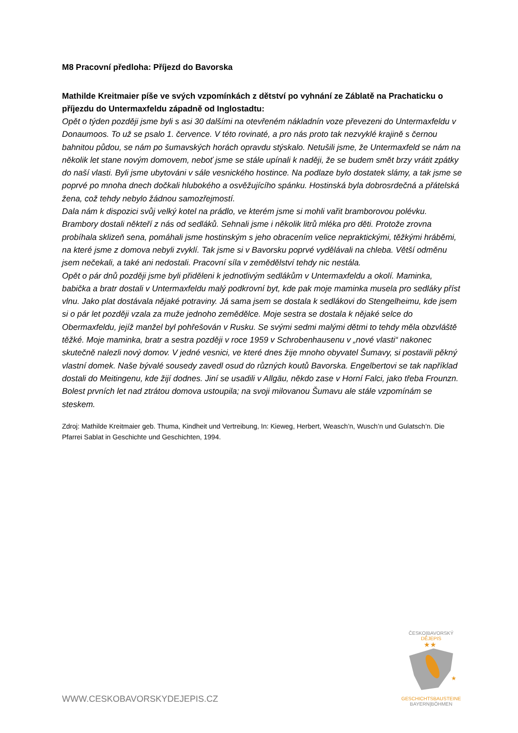M8 Pracovní předloha: Příjezd do Bavorska
Mathilde Kreitmaier píše ve svých vzpomínkách z dětství po vyhnání ze Záblatě na Prachaticku o příjezdu do Untermaxfeldu západně od Inglostadtu:
Opět o týden později jsme byli s asi 30 dalšími na otevřeném nákladnín voze převezeni do Untermaxfeldu v Donaumoos. To už se psalo 1. července. V této rovinaté, a pro nás proto tak nezvyklé krajině s černou bahnitou půdou, se nám po šumavských horách opravdu stýskalo. Netušili jsme, že Untermaxfeld se nám na několik let stane novým domovem, neboť jsme se stále upínali k naději, že se budem smět brzy vrátit zpátky do naší vlasti. Byli jsme ubytováni v sále vesnického hostince. Na podlaze bylo dostatek slámy, a tak jsme se poprvé po mnoha dnech dočkali hlubokého a osvěžujícího spánku. Hostinská byla dobrosrdečná a přátelská žena, což tehdy nebylo žádnou samozřejmostí.
Dala nám k dispozici svůj velký kotel na prádlo, ve kterém jsme si mohli vařit bramborovou polévku. Brambory dostali někteří z nás od sedláků. Sehnali jsme i několik litrů mléka pro děti. Protože zrovna probíhala sklizeň sena, pomáhali jsme hostinským s jeho obracením velice nepraktickými, těžkými hráběmi, na které jsme z domova nebyli zvyklí. Tak jsme si v Bavorsku poprvé vydělávali na chleba. Větší odměnu jsem nečekali, a také ani nedostali. Pracovní síla v zemědělství tehdy nic nestála.
Opět o pár dnů později jsme byli přiděleni k jednotlivým sedlákům v Untermaxfeldu a okolí. Maminka, babička a bratr dostali v Untermaxfeldu malý podkrovní byt, kde pak moje maminka musela pro sedláky příst vlnu. Jako plat dostávala nějaké potraviny. Já sama jsem se dostala k sedlákovi do Stengelheimu, kde jsem si o pár let později vzala za muže jednoho zemědělce. Moje sestra se dostala k nějaké selce do Obermaxfeldu, jejíž manžel byl pohřešován v Rusku. Se svými sedmi malými dětmi to tehdy měla obzvláště těžké. Moje maminka, bratr a sestra později v roce 1959 v Schrobenhausenu v „nové vlasti“ nakonec skutečně nalezli nový domov. V jedné vesnici, ve které dnes žije mnoho obyvatel Šumavy, si postavili pěkný vlastní domek. Naše bývalé sousedy zavedl osud do různých koutů Bavorska. Engelbertovi se tak například dostali do Meitingenu, kde žijí dodnes. Jiní se usadili v Allgäu, někdo zase v Horní Falci, jako třeba Frounzn. Bolest prvních let nad ztrátou domova ustoupila; na svoji milovanou Šumavu ale stále vzpomínám se steskem.
Zdroj: Mathilde Kreitmaier geb. Thuma, Kindheit und Vertreibung, In: Kieweg, Herbert, Weasch’n, Wusch’n und Gulatsch’n. Die Pfarrei Sablat in Geschichte und Geschichten, 1994.
WWW.CESKOBAVORSKYDEJEPIS.CZ
ČESKO|BAVORSKÝ
DĚJEPIS
★★
★
GESCHICHTSBAUSTEINE
BAYERN|BÖHMEN